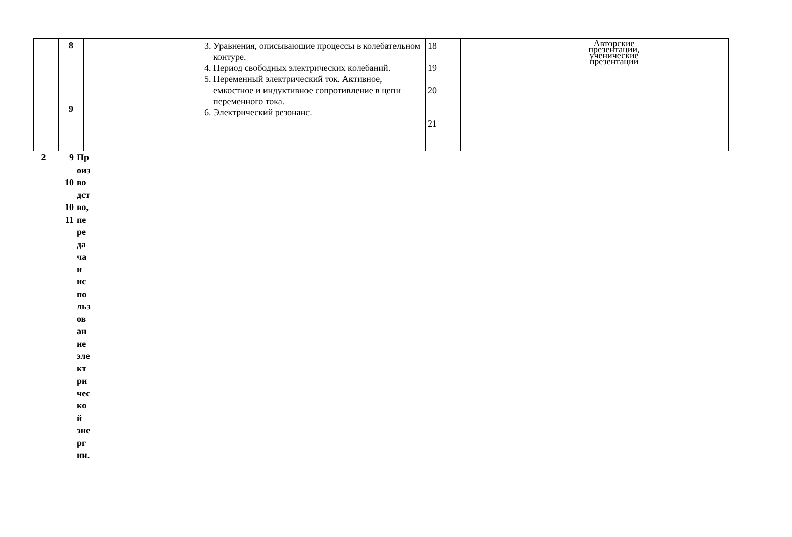| | 8 9 | | 3. Уравнения, описывающие процессы в колебательном контуре. 4. Период свободных электрических колебаний. 5. Переменный электрический ток. Активное, емкостное и индуктивное сопротивление в цепи переменного тока. 6. Электрический резонанс. | 18 19 20 21 | | | Авторские презентации, ученические презентации | |
2 9
10
10
11
Пр
оиз
во
дст
во,
пе
ре
да
ча
и
ис
по
льз
ов
ан
ие
эле
кт
ри
чес
ко
й
эне
рг
ии.